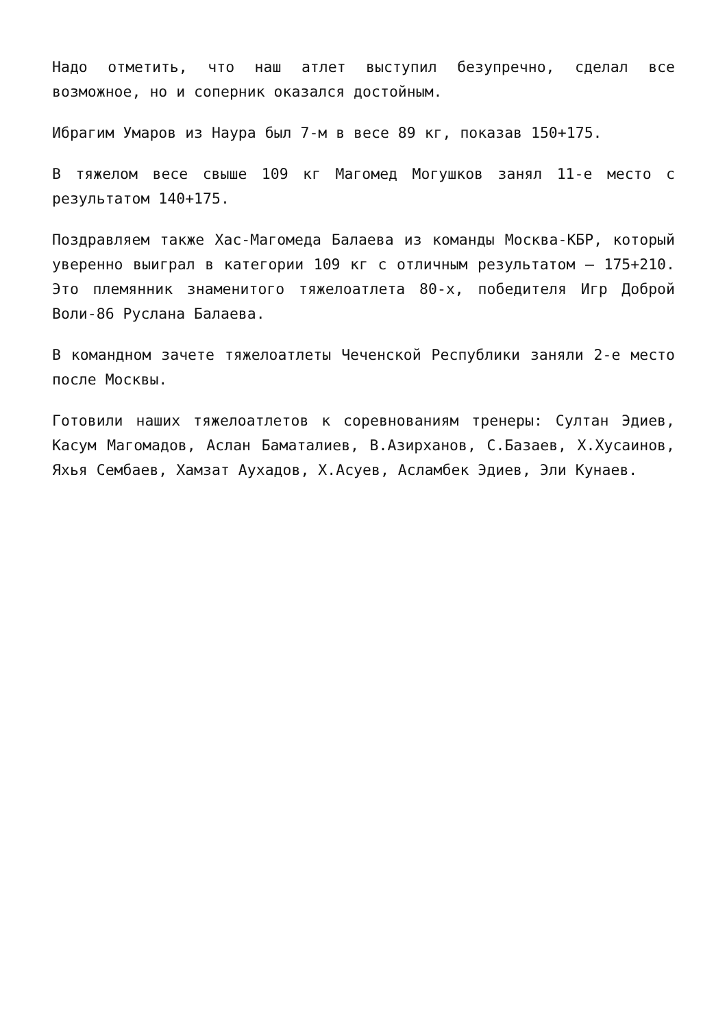Надо отметить, что наш атлет выступил безупречно, сделал все возможное, но и соперник оказался достойным.
Ибрагим Умаров из Наура был 7-м в весе 89 кг, показав 150+175.
В тяжелом весе свыше 109 кг Магомед Могушков занял 11-е место с результатом 140+175.
Поздравляем также Хас-Магомеда Балаева из команды Москва-КБР, который уверенно выиграл в категории 109 кг с отличным результатом – 175+210. Это племянник знаменитого тяжелоатлета 80-х, победителя Игр Доброй Воли-86 Руслана Балаева.
В командном зачете тяжелоатлеты Чеченской Республики заняли 2-е место после Москвы.
Готовили наших тяжелоатлетов к соревнованиям тренеры: Султан Эдиев, Касум Магомадов, Аслан Баматалиев, В.Азирханов, С.Базаев, Х.Хусаинов, Яхья Сембаев, Хамзат Аухадов, Х.Асуев, Асламбек Эдиев, Эли Кунаев.